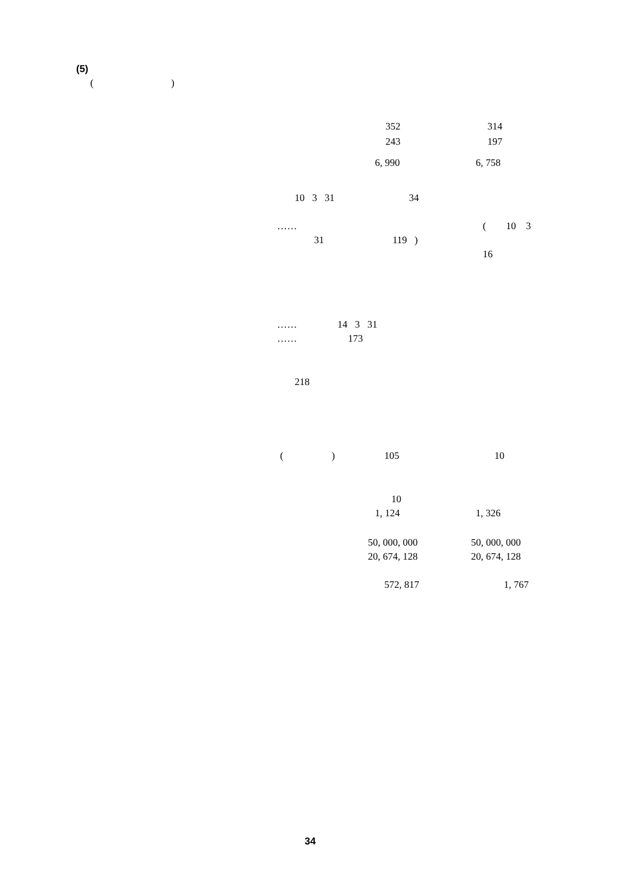(5)
()
352 314
243 197
6, 990 6, 758
10 3 31 34
…… ( 10 3
31 119 )
16
…… 14 3 31
…… 173
218
() 105 10
10
1, 124 1, 326
50, 000, 000 50, 000, 000
20, 674, 128 20, 674, 128
572, 817 1, 767
34